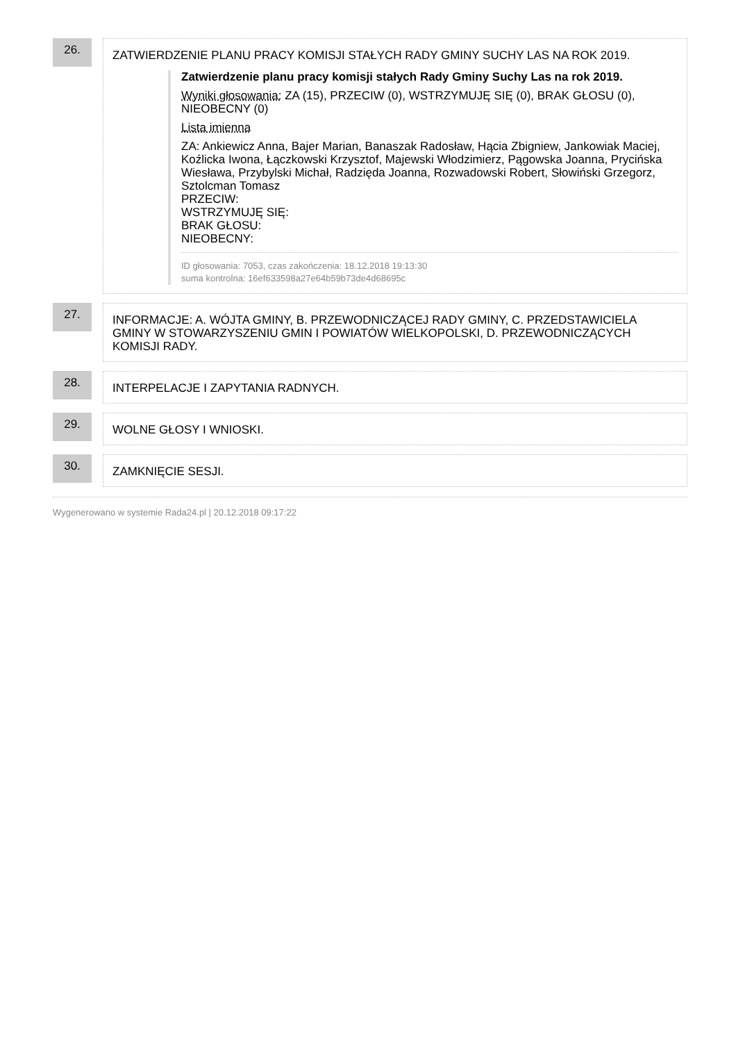26.
ZATWIERDZENIE PLANU PRACY KOMISJI STAŁYCH RADY GMINY SUCHY LAS NA ROK 2019.
Zatwierdzenie planu pracy komisji stałych Rady Gminy Suchy Las na rok 2019.
Wyniki głosowania: ZA (15), PRZECIW (0), WSTRZYMUJĘ SIĘ (0), BRAK GŁOSU (0), NIEOBECNY (0)
Lista imienna
ZA: Ankiewicz Anna, Bajer Marian, Banaszak Radosław, Hącia Zbigniew, Jankowiak Maciej, Koźlicka Iwona, Łączkowski Krzysztof, Majewski Włodzimierz, Pągowska Joanna, Prycińska Wiesława, Przybylski Michał, Radzięda Joanna, Rozwadowski Robert, Słowiński Grzegorz, Sztolcman Tomasz
PRZECIW:
WSTRZYMUJĘ SIĘ:
BRAK GŁOSU:
NIEOBECNY:
ID głosowania: 7053, czas zakończenia: 18.12.2018 19:13:30
suma kontrolna: 16ef633598a27e64b59b73de4d68695c
27.
INFORMACJE: A. WÓJTA GMINY, B. PRZEWODNICZĄCEJ RADY GMINY, C. PRZEDSTAWICIELA GMINY W STOWARZYSZENIU GMIN I POWIATÓW WIELKOPOLSKI, D. PRZEWODNICZĄCYCH KOMISJI RADY.
28.
INTERPELACJE I ZAPYTANIA RADNYCH.
29.
WOLNE GŁOSY I WNIOSKI.
30.
ZAMKNIĘCIE SESJI.
Wygenerowano w systemie Rada24.pl | 20.12.2018 09:17:22